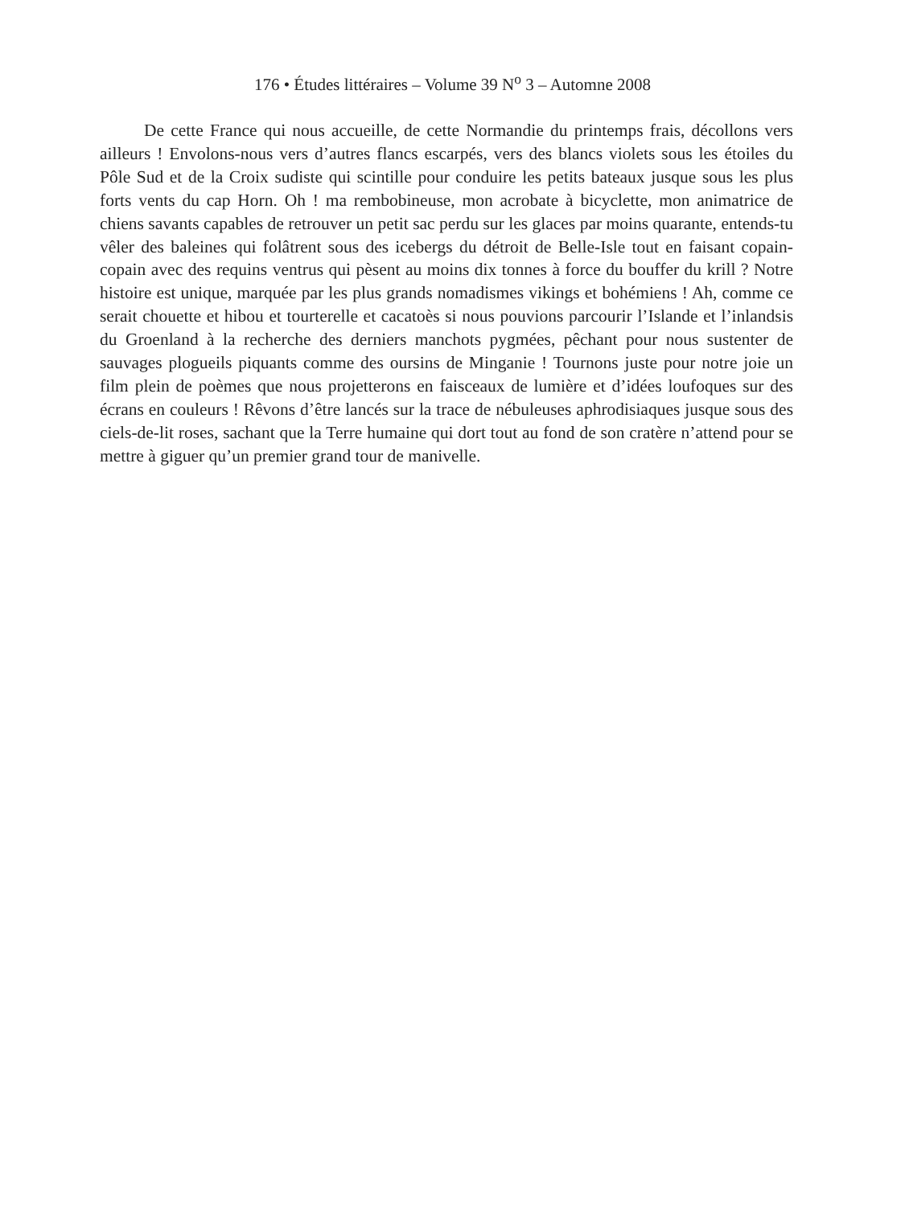176 • Études littéraires – Volume 39 N<sup>o</sup> 3 – Automne 2008
De cette France qui nous accueille, de cette Normandie du printemps frais, décollons vers ailleurs ! Envolons-nous vers d’autres flancs escarpés, vers des blancs violets sous les étoiles du Pôle Sud et de la Croix sudiste qui scintille pour conduire les petits bateaux jusque sous les plus forts vents du cap Horn. Oh ! ma rembobineuse, mon acrobate à bicyclette, mon animatrice de chiens savants capables de retrouver un petit sac perdu sur les glaces par moins quarante, entends-tu vêler des baleines qui folâtrent sous des icebergs du détroit de Belle-Isle tout en faisant copain-copain avec des requins ventrus qui pèsent au moins dix tonnes à force du bouffer du krill ? Notre histoire est unique, marquée par les plus grands nomadismes vikings et bohémiens ! Ah, comme ce serait chouette et hibou et tourterelle et cacatoès si nous pouvions parcourir l’Islande et l’inlandsis du Groenland à la recherche des derniers manchots pygmées, pêchant pour nous sustenter de sauvages plogueils piquants comme des oursins de Minganie ! Tournons juste pour notre joie un film plein de poèmes que nous projetterons en faisceaux de lumière et d’idées loufoques sur des écrans en couleurs ! Rêvons d’être lancés sur la trace de nébuleuses aphrodisiaques jusque sous des ciels-de-lit roses, sachant que la Terre humaine qui dort tout au fond de son cratère n’attend pour se mettre à giguer qu’un premier grand tour de manivelle.